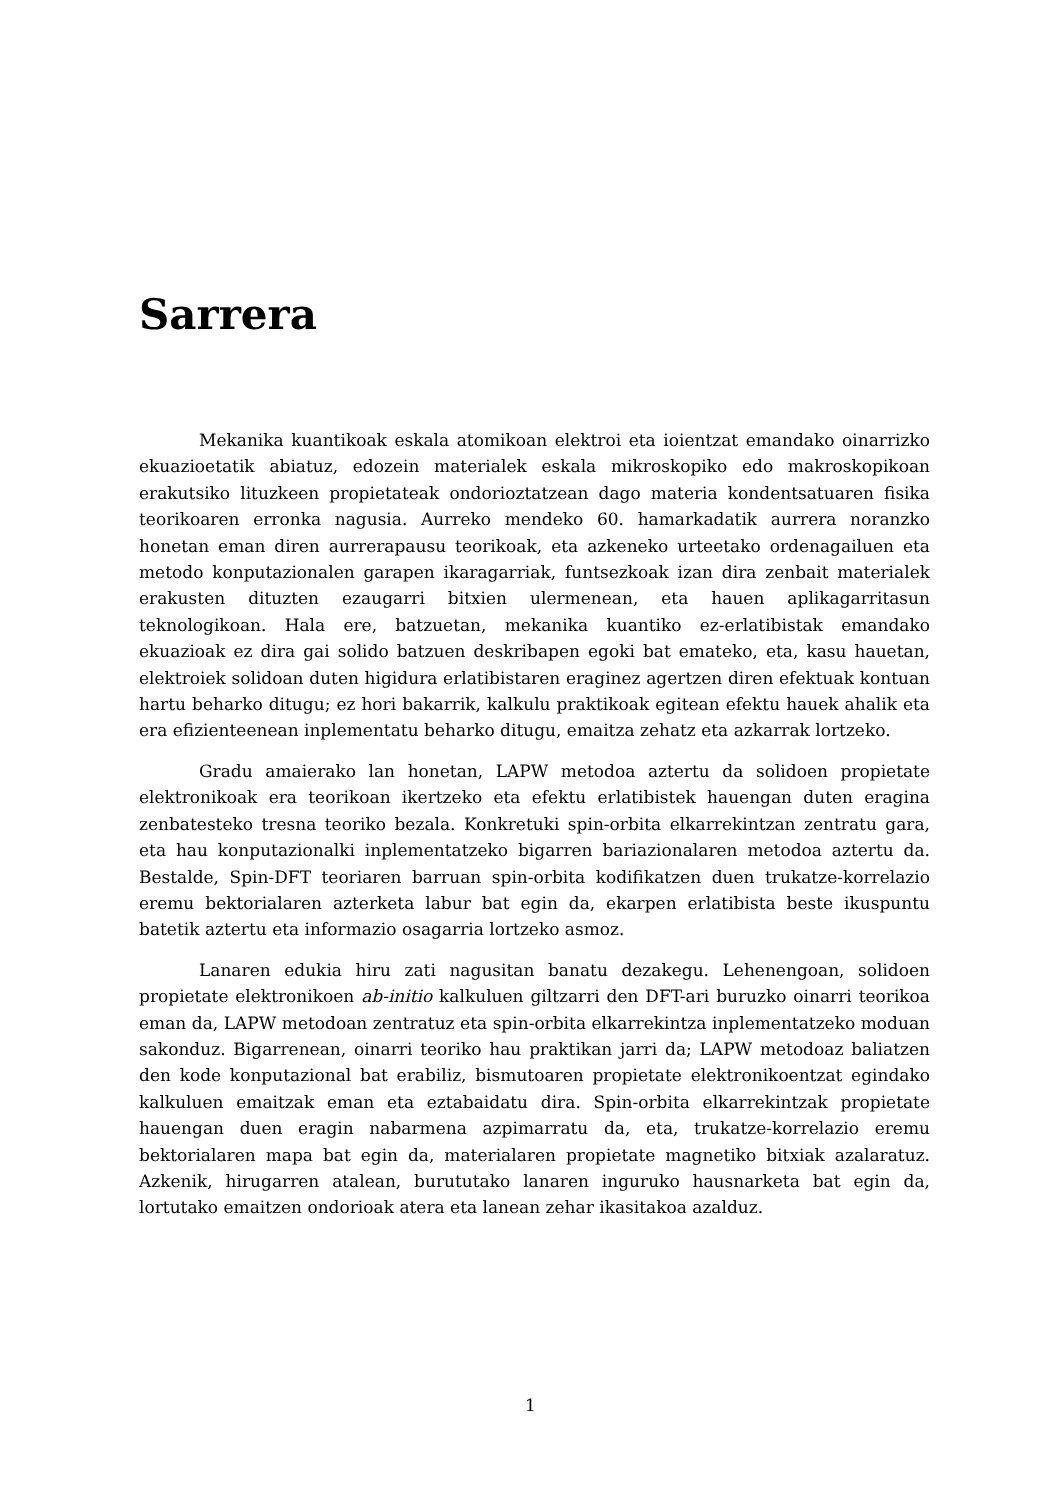Sarrera
Mekanika kuantikoak eskala atomikoan elektroi eta ioientzat emandako oinarrizko ekuazioetatik abiatuz, edozein materialek eskala mikroskopiko edo makroskopikoan erakutsiko lituzkeen propietateak ondorioztatzean dago materia kondentsatuaren fisika teorikoaren erronka nagusia. Aurreko mendeko 60. hamarkadatik aurrera noranzko honetan eman diren aurrerapausu teorikoak, eta azkeneko urteetako ordenagailuen eta metodo konputazionalen garapen ikaragarriak, funtsezkoak izan dira zenbait materialek erakusten dituzten ezaugarri bitxien ulermenean, eta hauen aplikagarritasun teknologikoan. Hala ere, batzuetan, mekanika kuantiko ez-erlatibistak emandako ekuazioak ez dira gai solido batzuen deskribapen egoki bat emateko, eta, kasu hauetan, elektroiek solidoan duten higidura erlatibistaren eraginez agertzen diren efektuak kontuan hartu beharko ditugu; ez hori bakarrik, kalkulu praktikoak egitean efektu hauek ahalik eta era efizienteenean inplementatu beharko ditugu, emaitza zehatz eta azkarrak lortzeko.
Gradu amaierako lan honetan, LAPW metodoa aztertu da solidoen propietate elektronikoak era teorikoan ikertzeko eta efektu erlatibistek hauengan duten eragina zenbatesteko tresna teoriko bezala. Konkretuki spin-orbita elkarrekintzan zentratu gara, eta hau konputazionalki inplementatzeko bigarren bariazionalaren metodoa aztertu da. Bestalde, Spin-DFT teoriaren barruan spin-orbita kodifikatzen duen trukatze-korrelazio eremu bektorialaren azterketa labur bat egin da, ekarpen erlatibista beste ikuspuntu batetik aztertu eta informazio osagarria lortzeko asmoz.
Lanaren edukia hiru zati nagusitan banatu dezakegu. Lehenengoan, solidoen propietate elektronikoen ab-initio kalkuluen giltzarri den DFT-ari buruzko oinarri teorikoa eman da, LAPW metodoan zentratuz eta spin-orbita elkarrekintza inplementatzeko moduan sakonduz. Bigarrenean, oinarri teoriko hau praktikan jarri da; LAPW metodoaz baliatzen den kode konputazional bat erabiliz, bismutoaren propietate elektronikoentzat egindako kalkuluen emaitzak eman eta eztabaidatu dira. Spin-orbita elkarrekintzak propietate hauengan duen eragin nabarmena azpimarratu da, eta, trukatze-korrelazio eremu bektorialaren mapa bat egin da, materialaren propietate magnetiko bitxiak azalaratuz. Azkenik, hirugarren atalean, burututako lanaren inguruko hausnarketa bat egin da, lortutako emaitzen ondorioak atera eta lanean zehar ikasitakoa azalduz.
1